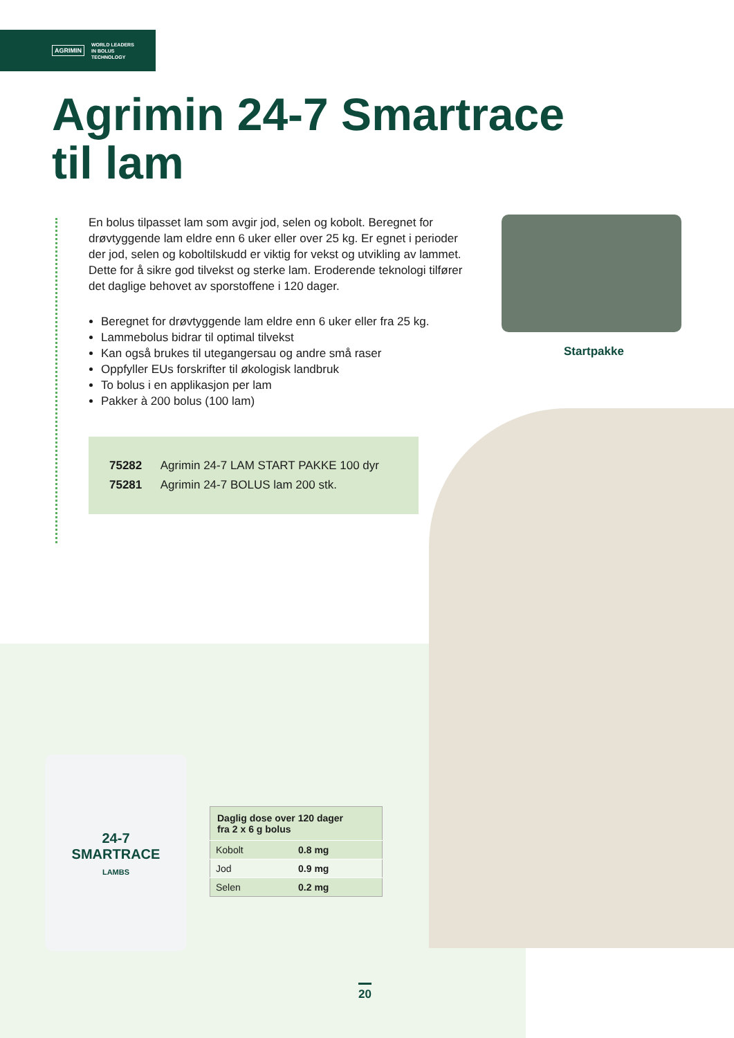AGRIMIN WORLD LEADERS
IN BOLUS
TECHNOLOGY
Agrimin 24-7 Smartrace
til lam
En bolus tilpasset lam som avgir jod, selen og kobolt. Beregnet for drøvtyggende lam eldre enn 6 uker eller over 25 kg. Er egnet i perioder der jod, selen og koboltilskudd er viktig for vekst og utvikling av lammet. Dette for å sikre god tilvekst og sterke lam. Eroderende teknologi tilfører det daglige behovet av sporstoffene i 120 dager.
Beregnet for drøvtyggende lam eldre enn 6 uker eller fra 25 kg.
Lammebolus bidrar til optimal tilvekst
Kan også brukes til utegangersau og andre små raser
Oppfyller EUs forskrifter til økologisk landbruk
To bolus i en applikasjon per lam
Pakker à 200 bolus (100 lam)
75282 Agrimin 24-7 LAM START PAKKE 100 dyr
75281 Agrimin 24-7 BOLUS lam 200 stk.
Startpakke
24-7
SMARTRACE
LAMBS
| Daglig dose over 120 dager fra 2 x 6 g bolus | |
| --- | --- |
| Kobolt | 0.8 mg |
| Jod | 0.9 mg |
| Selen | 0.2 mg |
20